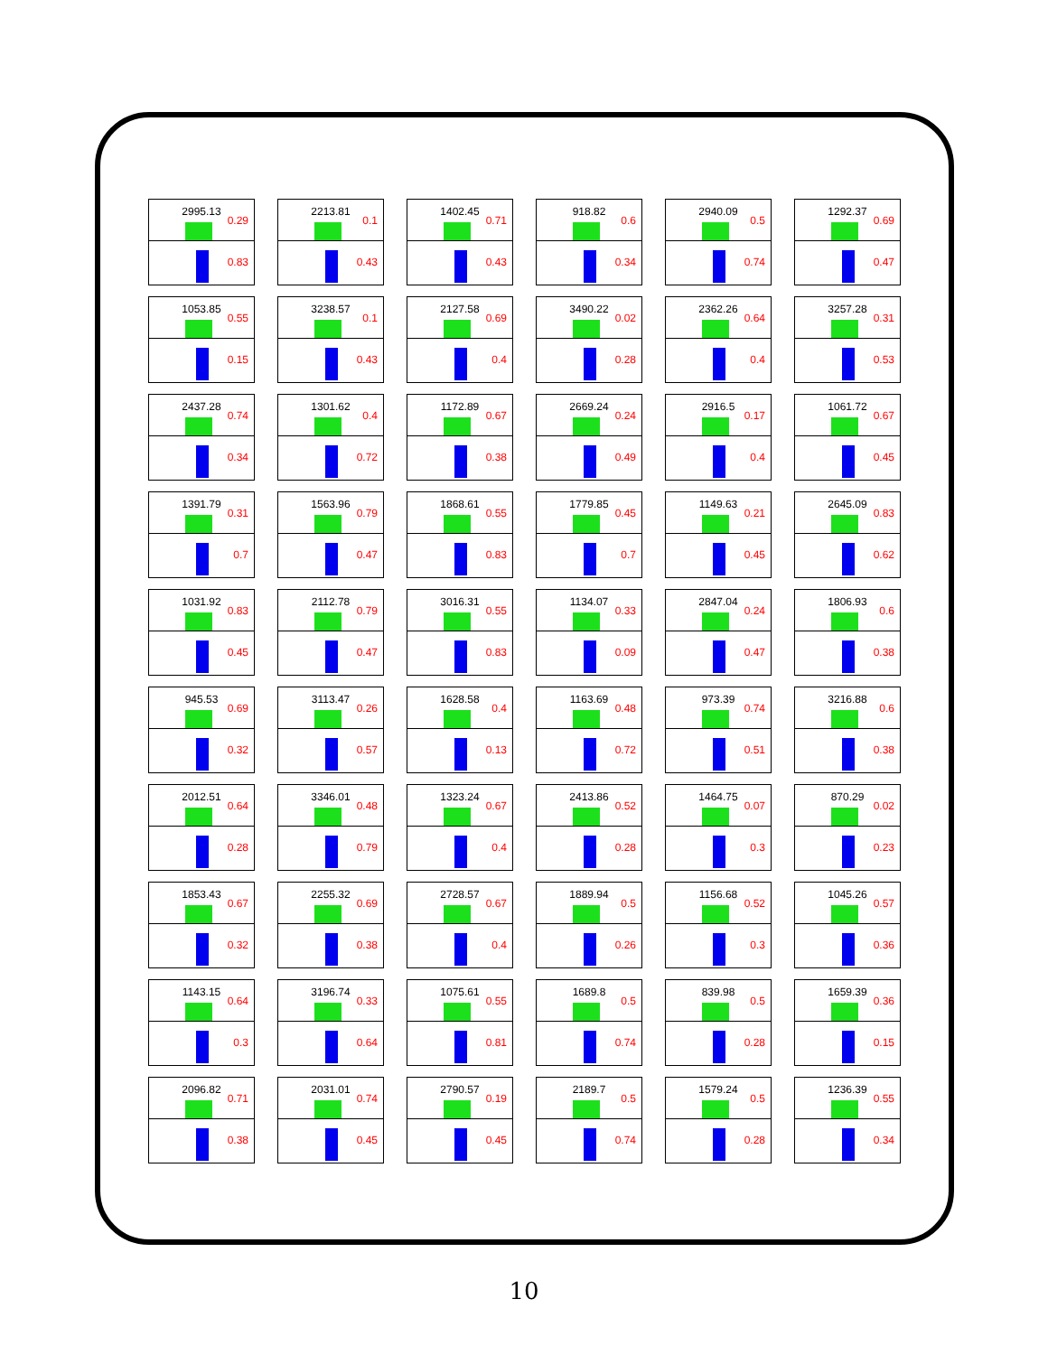2995.13
0.29
0.83
2213.81
0.1
0.43
1402.45
0.71
0.43
918.82
0.6
0.34
2940.09
0.5
0.74
1292.37
0.69
0.47
1053.85
0.55
0.15
3238.57
0.1
0.43
2127.58
0.69
0.4
3490.22
0.02
0.28
2362.26
0.64
0.4
3257.28
0.31
0.53
2437.28
0.74
0.34
1301.62
0.4
0.72
1172.89
0.67
0.38
2669.24
0.24
0.49
2916.5
0.17
0.4
1061.72
0.67
0.45
1391.79
0.31
0.7
1563.96
0.79
0.47
1868.61
0.55
0.83
1779.85
0.45
0.7
1149.63
0.21
0.45
2645.09
0.83
0.62
1031.92
0.83
0.45
2112.78
0.79
0.47
3016.31
0.55
0.83
1134.07
0.33
0.09
2847.04
0.24
0.47
1806.93
0.6
0.38
945.53
0.69
0.32
3113.47
0.26
0.57
1628.58
0.4
0.13
1163.69
0.48
0.72
973.39
0.74
0.51
3216.88
0.6
0.38
2012.51
0.64
0.28
3346.01
0.48
0.79
1323.24
0.67
0.4
2413.86
0.52
0.28
1464.75
0.07
0.3
870.29
0.02
0.23
1853.43
0.67
0.32
2255.32
0.69
0.38
2728.57
0.67
0.4
1889.94
0.5
0.26
1156.68
0.52
0.3
1045.26
0.57
0.36
1143.15
0.64
0.3
3196.74
0.33
0.64
1075.61
0.55
0.81
1689.8
0.5
0.74
839.98
0.5
0.28
1659.39
0.36
0.15
2096.82
0.71
0.38
2031.01
0.74
0.45
2790.57
0.19
0.45
2189.7
0.5
0.74
1579.24
0.5
0.28
1236.39
0.55
0.34
10